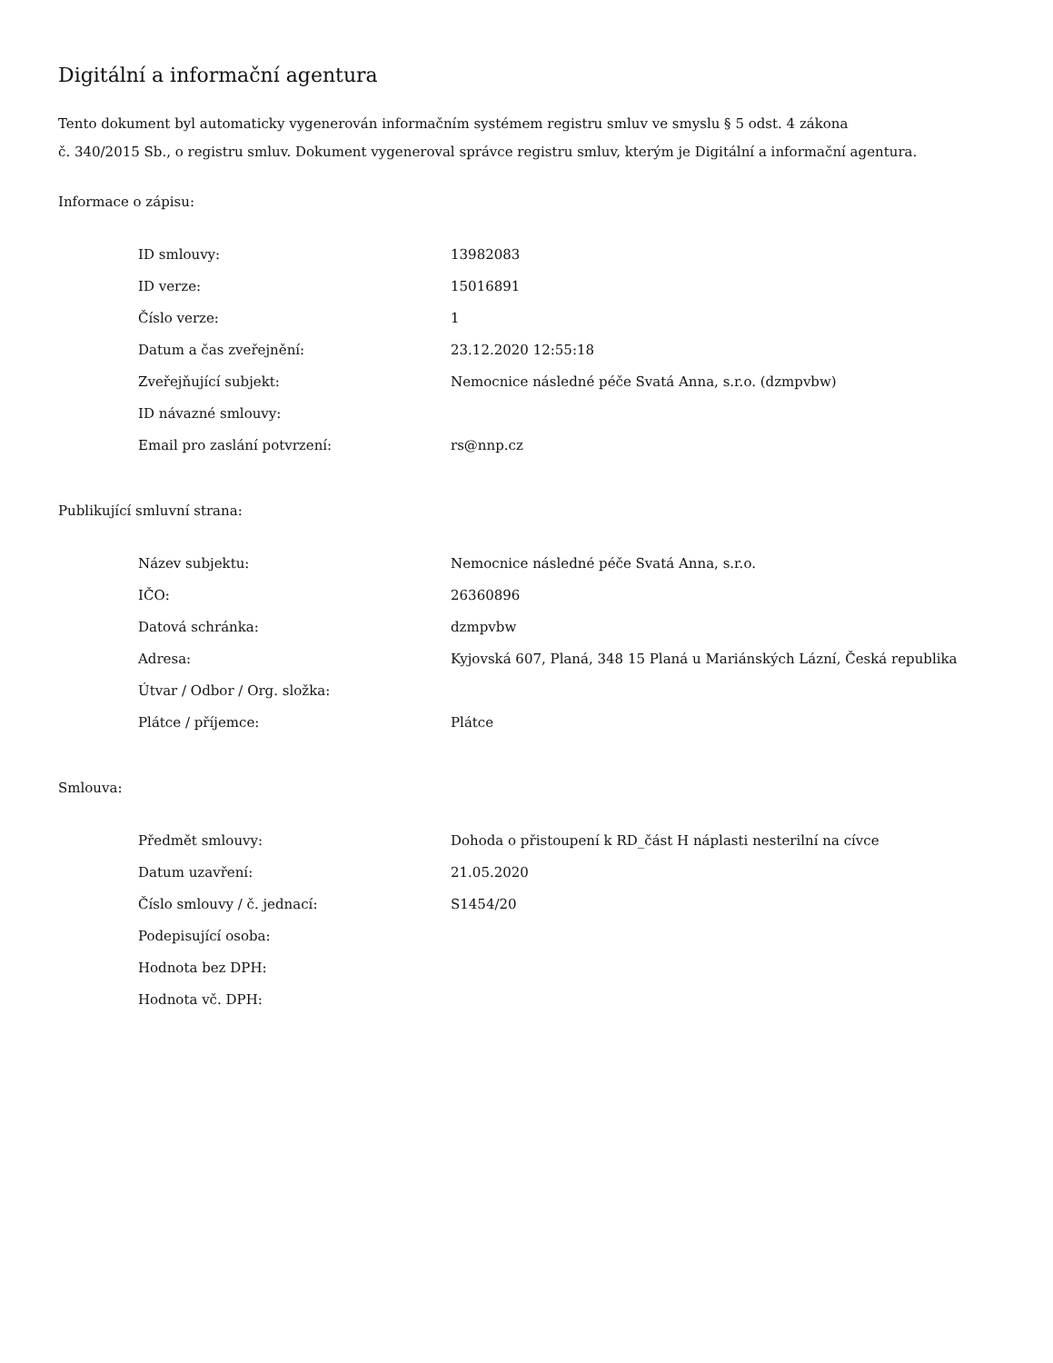Digitální a informační agentura
Tento dokument byl automaticky vygenerován informačním systémem registru smluv ve smyslu § 5 odst. 4 zákona
č. 340/2015 Sb., o registru smluv. Dokument vygeneroval správce registru smluv, kterým je Digitální a informační agentura.
Informace o zápisu:
| ID smlouvy: | 13982083 |
| ID verze: | 15016891 |
| Číslo verze: | 1 |
| Datum a čas zveřejnění: | 23.12.2020 12:55:18 |
| Zveřejňující subjekt: | Nemocnice následné péče Svatá Anna, s.r.o. (dzmpvbw) |
| ID návazné smlouvy: | |
| Email pro zaslání potvrzení: | rs@nnp.cz |
Publikující smluvní strana:
| Název subjektu: | Nemocnice následné péče Svatá Anna, s.r.o. |
| IČO: | 26360896 |
| Datová schránka: | dzmpvbw |
| Adresa: | Kyjovská 607, Planá, 348 15 Planá u Mariánských Lázní, Česká republika |
| Útvar / Odbor / Org. složka: | |
| Plátce / příjemce: | Plátce |
Smlouva:
| Předmět smlouvy: | Dohoda o přistoupení k RD_část H náplasti nesterilní na cívce |
| Datum uzavření: | 21.05.2020 |
| Číslo smlouvy / č. jednací: | S1454/20 |
| Podepisující osoba: | |
| Hodnota bez DPH: | |
| Hodnota vč. DPH: | |